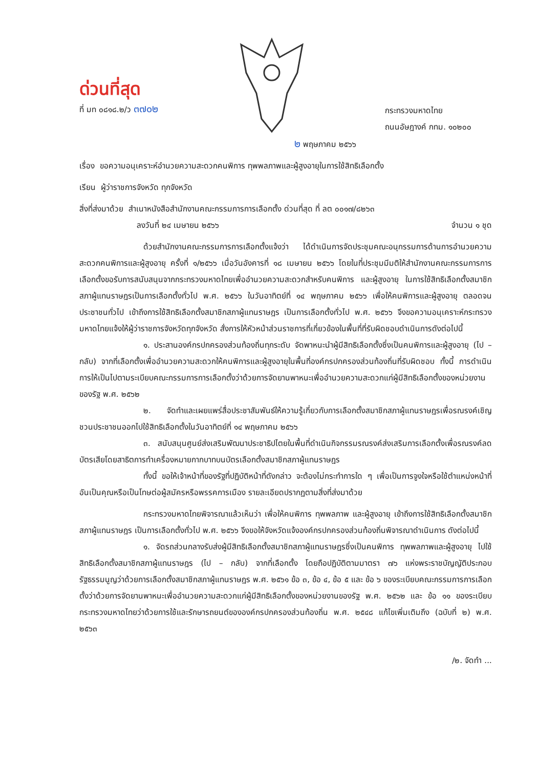ด่วนที่สุด
ที่ มท ๐๘๑๘.๒/ว ๓๗๐๒
กระทรวงมหาดไทย
ถนนอัษฎางค์ กทม. ๑๐๒๐๐
๒ พฤษภาคม ๒๕๖๖
เรื่อง ขอความอนุเคราะห์อำนวยความสะดวกคนพิการ ทุพพลภาพและผู้สูงอายุในการใช้สิทธิเลือกตั้ง
เรียน ผู้ว่าราชการจังหวัด ทุกจังหวัด
สิ่งที่ส่งมาด้วย สำเนาหนังสือสำนักงานคณะกรรมการการเลือกตั้ง ด่วนที่สุด ที่ ลต ๐๐๑๗/๘๒๖๓
ลงวันที่ ๒๔ เมษายน ๒๕๖๖ จำนวน ๑ ชุด
ด้วยสำนักงานคณะกรรมการการเลือกตั้งแจ้งว่า ได้ดำเนินการจัดประชุมคณะอนุกรรมการด้านการอำนวยความสะดวกคนพิการและผู้สูงอายุ ครั้งที่ ๑/๒๕๖๖ เมื่อวันอังคารที่ ๑๘ เมษายน ๒๕๖๖ โดยในที่ประชุมมีมติให้สำนักงานคณะกรรมการการเลือกตั้งขอรับการสนับสนุนจากกระทรวงมหาดไทยเพื่ออำนวยความสะดวกสำหรับคนพิการ และผู้สูงอายุ ในการใช้สิทธิเลือกตั้งสมาชิกสภาผู้แทนราษฎรเป็นการเลือกตั้งทั่วไป พ.ศ. ๒๕๖๖ ในวันอาทิตย์ที่ ๑๔ พฤษภาคม ๒๕๖๖ เพื่อให้คนพิการและผู้สูงอายุ ตลอดจนประชาชนทั่วไป เข้าถึงการใช้สิทธิเลือกตั้งสมาชิกสภาผู้แทนราษฎร เป็นการเลือกตั้งทั่วไป พ.ศ. ๒๕๖๖ จึงขอความอนุเคราะห์กระทรวงมหาดไทยแจ้งให้ผู้ว่าราชการจังหวัดทุกจังหวัด สั่งการให้หัวหน้าส่วนราชการที่เกี่ยวข้องในพื้นที่ที่รับผิดชอบดำเนินการดังต่อไปนี้
๑. ประสานองค์กรปกครองส่วนท้องถิ่นทุกระดับ จัดพาหนะนำผู้มีสิทธิเลือกตั้งซึ่งเป็นคนพิการและผู้สูงอายุ (ไป – กลับ) จากที่เลือกตั้งเพื่ออำนวยความสะดวกให้คนพิการและผู้สูงอายุในพื้นที่องค์กรปกครองส่วนท้องถิ่นที่รับผิดชอบ ทั้งนี้ การดำเนินการให้เป็นไปตามระเบียบคณะกรรมการการเลือกตั้งว่าด้วยการจัดยานพาหนะเพื่ออำนวยความสะดวกแก่ผู้มีสิทธิเลือกตั้งของหน่วยงานของรัฐ พ.ศ. ๒๕๖๒
๒. จัดทำและเผยแพร่สื่อประชาสัมพันธ์ให้ความรู้เกี่ยวกับการเลือกตั้งสมาชิกสภาผู้แทนราษฎรเพื่อรณรงค์เชิญชวนประชาชนออกไปใช้สิทธิเลือกตั้งในวันอาทิตย์ที่ ๑๔ พฤษภาคม ๒๕๖๖
๓. สนับสนุนศูนย์ส่งเสริมพัฒนาประชาธิปไตยในพื้นที่ดำเนินกิจกรรมรณรงค์ส่งเสริมการเลือกตั้งเพื่อรณรงค์ลดบัตรเสียโดยสาธิตการทำเครื่องหมายกากบาทบนบัตรเลือกตั้งสมาชิกสภาผู้แทนราษฎร
ทั้งนี้ ขอให้เจ้าหน้าที่ของรัฐที่ปฏิบัติหน้าที่ดังกล่าว จะต้องไม่กระทำการใด ๆ เพื่อเป็นการจูงใจหรือใช้ตำแหน่งหน้าที่ อันเป็นคุณหรือเป็นโทษต่อผู้สมัครหรือพรรคการเมือง รายละเอียดปรากฏตามสิ่งที่ส่งมาด้วย
กระทรวงมหาดไทยพิจารณาแล้วเห็นว่า เพื่อให้คนพิการ ทุพพลภาพ และผู้สูงอายุ เข้าถึงการใช้สิทธิเลือกตั้งสมาชิกสภาผู้แทนราษฎร เป็นการเลือกตั้งทั่วไป พ.ศ. ๒๕๖๖ จึงขอให้จังหวัดแจ้งองค์กรปกครองส่วนท้องถิ่นพิจารณาดำเนินการ ดังต่อไปนี้
๑. จัดรถส่วนกลางรับส่งผู้มีสิทธิเลือกตั้งสมาชิกสภาผู้แทนราษฎรซึ่งเป็นคนพิการ ทุพพลภาพและผู้สูงอายุ ไปใช้สิทธิเลือกตั้งสมาชิกสภาผู้แทนราษฎร (ไป – กลับ) จากที่เลือกตั้ง โดยถือปฏิบัติตามมาตรา ๗๖ แห่งพระราชบัญญัติประกอบรัฐธรรมนูญว่าด้วยการเลือกตั้งสมาชิกสภาผู้แทนราษฎร พ.ศ. ๒๕๖๑ ข้อ ๓, ข้อ ๔, ข้อ ๕ และ ข้อ ๖ ของระเบียบคณะกรรมการการเลือกตั้งว่าด้วยการจัดยานพาหนะเพื่ออำนวยความสะดวกแก่ผู้มีสิทธิเลือกตั้งของหน่วยงานของรัฐ พ.ศ. ๒๕๖๒ และ ข้อ ๑๑ ของระเบียบกระทรวงมหาดไทยว่าด้วยการใช้และรักษารถยนต์ขององค์กรปกครองส่วนท้องถิ่น พ.ศ. ๒๕๔๘ แก้ไขเพิ่มเติมถึง (ฉบับที่ ๒) พ.ศ. ๒๕๖๓
/๒. จัดทำ ...